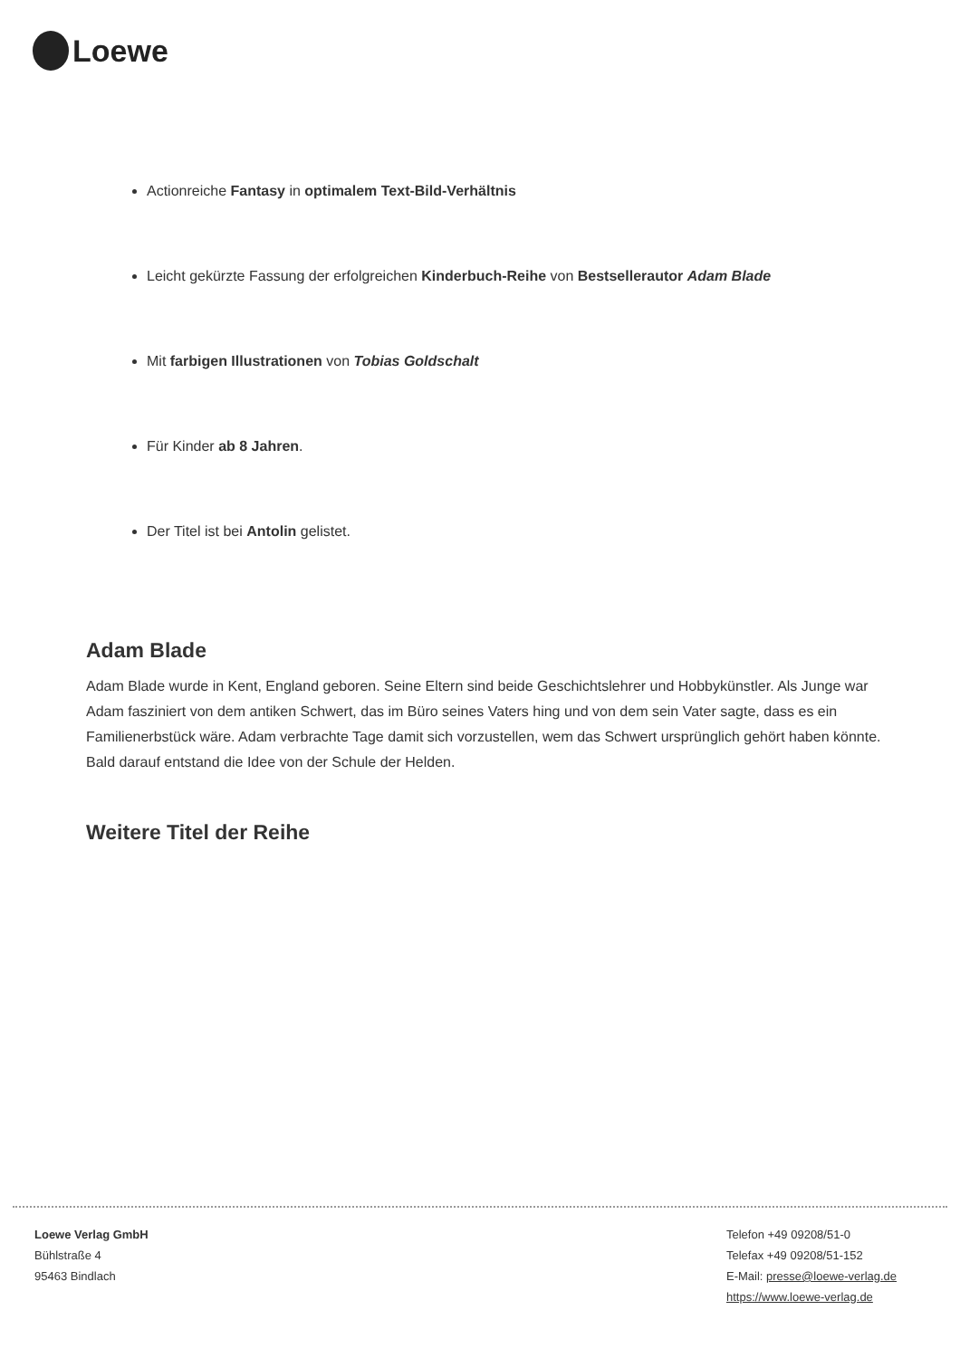Loewe
Actionreiche Fantasy in optimalem Text-Bild-Verhältnis
Leicht gekürzte Fassung der erfolgreichen Kinderbuch-Reihe von Bestsellerautor Adam Blade
Mit farbigen Illustrationen von Tobias Goldschalt
Für Kinder ab 8 Jahren.
Der Titel ist bei Antolin gelistet.
Adam Blade
Adam Blade wurde in Kent, England geboren. Seine Eltern sind beide Geschichtslehrer und Hobbykünstler. Als Junge war Adam fasziniert von dem antiken Schwert, das im Büro seines Vaters hing und von dem sein Vater sagte, dass es ein Familienerbstück wäre. Adam verbrachte Tage damit sich vorzustellen, wem das Schwert ursprünglich gehört haben könnte. Bald darauf entstand die Idee von der Schule der Helden.
Weitere Titel der Reihe
Loewe Verlag GmbH
Bühlstraße 4
95463 Bindlach
Telefon +49 09208/51-0
Telefax +49 09208/51-152
E-Mail: presse@loewe-verlag.de
https://www.loewe-verlag.de